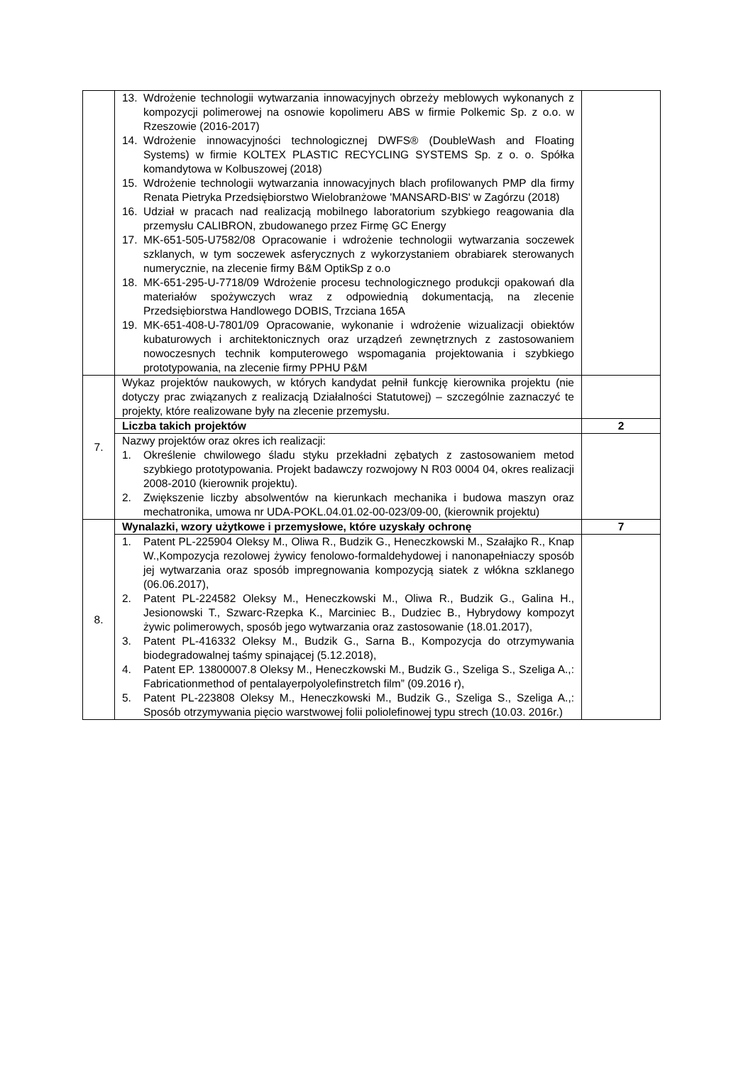| | 13. Wdrożenie technologii wytwarzania innowacyjnych obrzeży meblowych wykonanych z kompozycji polimerowej na osnowie kopolimeru ABS w firmie Polkemic Sp. z o.o. w Rzeszowie (2016-2017) 14. Wdrożenie innowacyjności technologicznej DWFS® (DoubleWash and Floating Systems) w firmie KOLTEX PLASTIC RECYCLING SYSTEMS Sp. z o. o. Spółka komandytowa w Kolbuszowej (2018) 15. Wdrożenie technologii wytwarzania innowacyjnych blach profilowanych PMP dla firmy Renata Pietryka Przedsiębiorstwo Wielobranżowe 'MANSARD-BIS' w Zagórzu (2018) 16. Udział w pracach nad realizacją mobilnego laboratorium szybkiego reagowania dla przemysłu CALIBRON, zbudowanego przez Firmę GC Energy 17. MK-651-505-U7582/08 Opracowanie i wdrożenie technologii wytwarzania soczewek szklanych, w tym soczewek asferycznych z wykorzystaniem obrabiarek sterowanych numerycznie, na zlecenie firmy B&M OptikSp z o.o 18. MK-651-295-U-7718/09 Wdrożenie procesu technologicznego produkcji opakowań dla materiałów spożywczych wraz z odpowiednią dokumentacją, na zlecenie Przedsiębiorstwa Handlowego DOBIS, Trzciana 165A 19. MK-651-408-U-7801/09 Opracowanie, wykonanie i wdrożenie wizualizacji obiektów kubaturowych i architektonicznych oraz urządzeń zewnętrznych z zastosowaniem nowoczesnych technik komputerowego wspomagania projektowania i szybkiego prototypowania, na zlecenie firmy PPHU P&M | |
| 7. | Wykaz projektów naukowych, w których kandydat pełnił funkcję kierownika projektu (nie dotyczy prac związanych z realizacją Działalności Statutowej) – szczególnie zaznaczyć te projekty, które realizowane były na zlecenie przemysłu. | |
| | Liczba takich projektów | 2 |
| | Nazwy projektów oraz okres ich realizacji: 1. Określenie chwilowego śladu styku przekładni zębatych z zastosowaniem metod szybkiego prototypowania. Projekt badawczy rozwojowy N R03 0004 04, okres realizacji 2008-2010 (kierownik projektu). 2. Zwiększenie liczby absolwentów na kierunkach mechanika i budowa maszyn oraz mechatronika, umowa nr UDA-POKL.04.01.02-00-023/09-00, (kierownik projektu) | |
| 8. | Wynalazki, wzory użytkowe i przemysłowe, które uzyskały ochronę | 7 |
| | 1. Patent PL-225904 Oleksy M., Oliwa R., Budzik G., Heneczkowski M., Szałajko R., Knap W.,Kompozycja rezolowej żywicy fenolowo-formaldehydowej i nanonapełniaczy sposób jej wytwarzania oraz sposób impregnowania kompozycją siatek z włókna szklanego (06.06.2017), 2. Patent PL-224582 Oleksy M., Heneczkowski M., Oliwa R., Budzik G., Galina H., Jesionowski T., Szwarc-Rzepka K., Marciniec B., Dudziec B., Hybrydowy kompozyt żywic polimerowych, sposób jego wytwarzania oraz zastosowanie (18.01.2017), 3. Patent PL-416332 Oleksy M., Budzik G., Sarna B., Kompozycja do otrzymywania biodegradowalnej taśmy spinającej (5.12.2018), 4. Patent EP. 13800007.8 Oleksy M., Heneczkowski M., Budzik G., Szeliga S., Szeliga A.,: Fabricationmethod of pentalayerpolyolefinstretch film” (09.2016 r), 5. Patent PL-223808 Oleksy M., Heneczkowski M., Budzik G., Szeliga S., Szeliga A.,: Sposób otrzymywania pięcio warstwowej folii poliolefinowej typu strech (10.03. 2016r.) | |